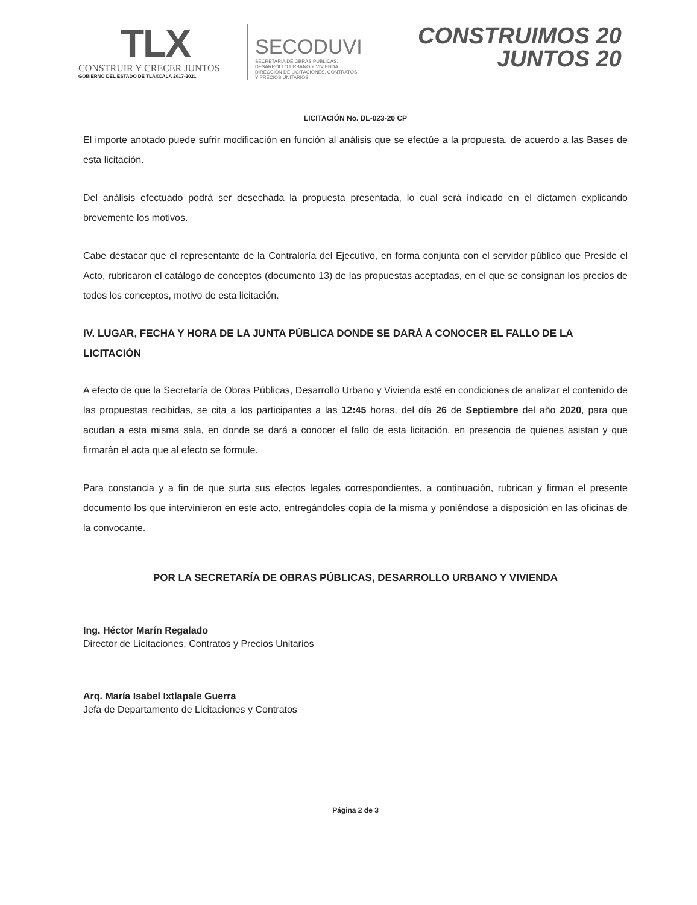TLX
CONSTRUIR Y CRECER JUNTOS
GOBIERNO DEL ESTADO DE TLAXCALA 2017-2021
SECODUVI
SECRETARÍA DE OBRAS PÚBLICAS,
DESARROLLO URBANO Y VIVIENDA
DIRECCIÓN DE LICITACIONES, CONTRATOS
Y PRECIOS UNITARIOS
CONSTRUIMOS 20
JUNTOS 20
LICITACIÓN No. DL-023-20 CP
El importe anotado puede sufrir modificación en función al análisis que se efectúe a la propuesta, de acuerdo a las Bases de esta licitación.
Del análisis efectuado podrá ser desechada la propuesta presentada, lo cual será indicado en el dictamen explicando brevemente los motivos.
Cabe destacar que el representante de la Contraloría del Ejecutivo, en forma conjunta con el servidor público que Preside el Acto, rubricaron el catálogo de conceptos (documento 13) de las propuestas aceptadas, en el que se consignan los precios de todos los conceptos, motivo de esta licitación.
IV. LUGAR, FECHA Y HORA DE LA JUNTA PÚBLICA DONDE SE DARÁ A CONOCER EL FALLO DE LA LICITACIÓN
A efecto de que la Secretaría de Obras Públicas, Desarrollo Urbano y Vivienda esté en condiciones de analizar el contenido de las propuestas recibidas, se cita a los participantes a las 12:45 horas, del día 26 de Septiembre del año 2020, para que acudan a esta misma sala, en donde se dará a conocer el fallo de esta licitación, en presencia de quienes asistan y que firmarán el acta que al efecto se formule.
Para constancia y a fin de que surta sus efectos legales correspondientes, a continuación, rubrican y firman el presente documento los que intervinieron en este acto, entregándoles copia de la misma y poniéndose a disposición en las oficinas de la convocante.
POR LA SECRETARÍA DE OBRAS PÚBLICAS, DESARROLLO URBANO Y VIVIENDA
Ing. Héctor Marín Regalado
Director de Licitaciones, Contratos y Precios Unitarios
Arq. María Isabel Ixtlapale Guerra
Jefa de Departamento de Licitaciones y Contratos
Página 2 de 3